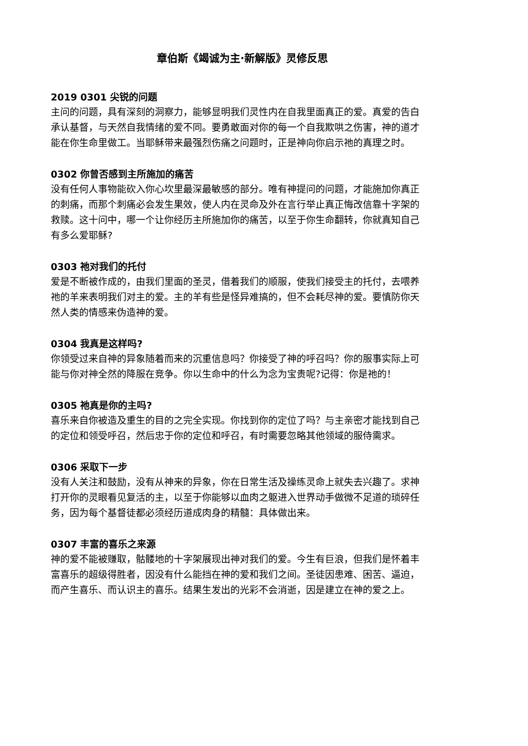章伯斯《竭诚为主·新解版》灵修反思
2019 0301 尖锐的问题
主问的问题，具有深刻的洞察力，能够显明我们灵性内在自我里面真正的爱。真爱的告白承认基督，与天然自我情绪的爱不同。要勇敢面对你的每一个自我欺哄之伤害，神的道才能在你生命里做工。当耶稣带来最强烈伤痛之问题时，正是神向你启示祂的真理之时。
0302 你曾否感到主所施加的痛苦
没有任何人事物能砍入你心坎里最深最敏感的部分。唯有神提问的问题，才能施加你真正的刺痛，而那个刺痛必会发生果效，使人内在灵命及外在言行举止真正悔改信靠十字架的救赎。这十问中，哪一个让你经历主所施加你的痛苦，以至于你生命翻转，你就真知自己有多么爱耶稣?
0303 祂对我们的托付
爱是不断被作成的，由我们里面的圣灵，借着我们的顺服，使我们接受主的托付，去喂养祂的羊来表明我们对主的爱。主的羊有些是怪异难搞的，但不会耗尽神的爱。要慎防你天然人类的情感来伪造神的爱。
0304 我真是这样吗?
你领受过来自神的异象随着而来的沉重信息吗？你接受了神的呼召吗？你的服事实际上可能与你对神全然的降服在竞争。你以生命中的什么为念为宝贵呢?记得：你是祂的！
0305 祂真是你的主吗?
喜乐来自你被造及重生的目的之完全实现。你找到你的定位了吗？与主亲密才能找到自己的定位和领受呼召，然后忠于你的定位和呼召，有时需要忽略其他领域的服侍需求。
0306 采取下一步
没有人关注和鼓励，没有从神来的异象，你在日常生活及操练灵命上就失去兴趣了。求神打开你的灵眼看见复活的主，以至于你能够以血肉之躯进入世界动手做微不足道的琐碎任务，因为每个基督徒都必须经历道成肉身的精髓：具体做出来。
0307 丰富的喜乐之来源
神的爱不能被赚取，骷髅地的十字架展现出神对我们的爱。今生有巨浪，但我们是怀着丰富喜乐的超级得胜者，因没有什么能挡在神的爱和我们之间。圣徒因患难、困苦、逼迫，而产生喜乐、而认识主的喜乐。结果生发出的光彩不会消逝，因是建立在神的爱之上。